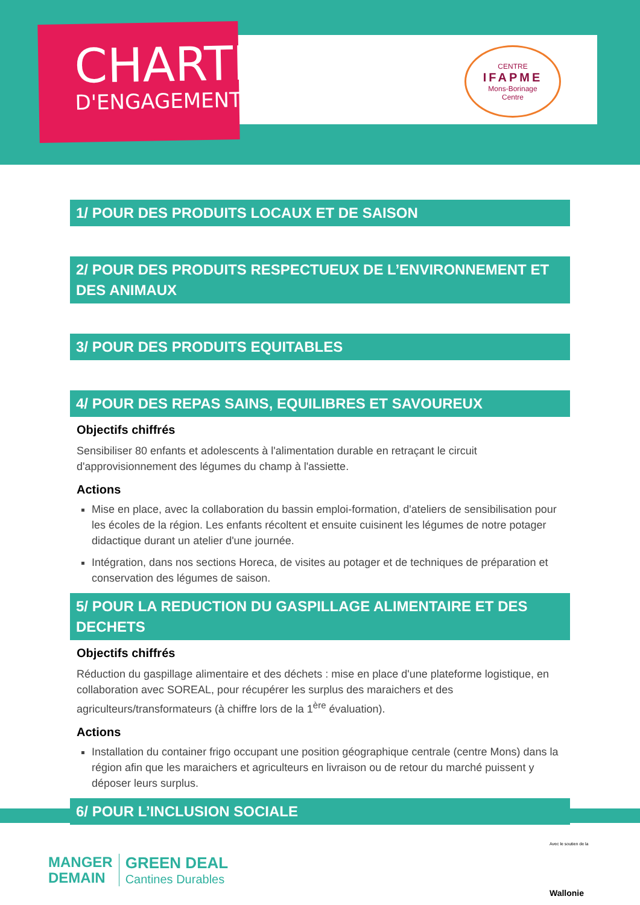CHARTE
D'ENGAGEMENTS
CENTRE
IFAPME
Mons-Borinage
Centre
1/ POUR DES PRODUITS LOCAUX ET DE SAISON
2/ POUR DES PRODUITS RESPECTUEUX DE L’ENVIRONNEMENT ET DES ANIMAUX
3/ POUR DES PRODUITS EQUITABLES
4/ POUR DES REPAS SAINS, EQUILIBRES ET SAVOUREUX
Objectifs chiffrés
Sensibiliser 80 enfants et adolescents à l'alimentation durable en retraçant le circuit d'approvisionnement des légumes du champ à l'assiette.
Actions
Mise en place, avec la collaboration du bassin emploi-formation, d'ateliers de sensibilisation pour les écoles de la région. Les enfants récoltent et ensuite cuisinent les légumes de notre potager didactique durant un atelier d'une journée.
Intégration, dans nos sections Horeca, de visites au potager et de techniques de préparation et conservation des légumes de saison.
5/ POUR LA REDUCTION DU GASPILLAGE ALIMENTAIRE ET DES DECHETS
Objectifs chiffrés
Réduction du gaspillage alimentaire et des déchets : mise en place d'une plateforme logistique, en collaboration avec SOREAL, pour récupérer les surplus des maraichers et des agriculteurs/transformateurs (à chiffre lors de la 1<sup>ère</sup> évaluation).
Actions
Installation du container frigo occupant une position géographique centrale (centre Mons) dans la région afin que les maraichers et agriculteurs en livraison ou de retour du marché puissent y déposer leurs surplus.
6/ POUR L’INCLUSION SOCIALE
MANGER
DEMAIN
GREEN DEAL
Cantines Durables
Avec le soutien de la
Wallonie